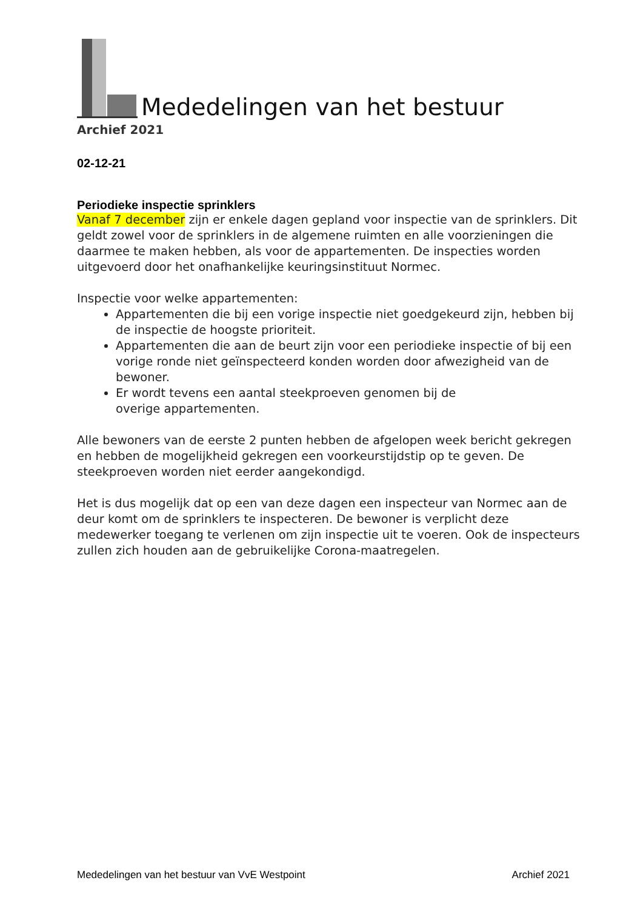Mededelingen van het bestuur
Archief 2021
02-12-21
Periodieke inspectie sprinklers
Vanaf 7 december zijn er enkele dagen gepland voor inspectie van de sprinklers. Dit geldt zowel voor de sprinklers in de algemene ruimten en alle voorzieningen die daarmee te maken hebben, als voor de appartementen. De inspecties worden uitgevoerd door het onafhankelijke keuringsinstituut Normec.
Inspectie voor welke appartementen:
Appartementen die bij een vorige inspectie niet goedgekeurd zijn, hebben bij de inspectie de hoogste prioriteit.
Appartementen die aan de beurt zijn voor een periodieke inspectie of bij een vorige ronde niet geïnspecteerd konden worden door afwezigheid van de bewoner.
Er wordt tevens een aantal steekproeven genomen bij de
overige appartementen.
Alle bewoners van de eerste 2 punten hebben de afgelopen week bericht gekregen en hebben de mogelijkheid gekregen een voorkeurstijdstip op te geven. De steekproeven worden niet eerder aangekondigd.
Het is dus mogelijk dat op een van deze dagen een inspecteur van Normec aan de deur komt om de sprinklers te inspecteren. De bewoner is verplicht deze medewerker toegang te verlenen om zijn inspectie uit te voeren. Ook de inspecteurs zullen zich houden aan de gebruikelijke Corona-maatregelen.
Mededelingen van het bestuur van VvE Westpoint Archief 2021